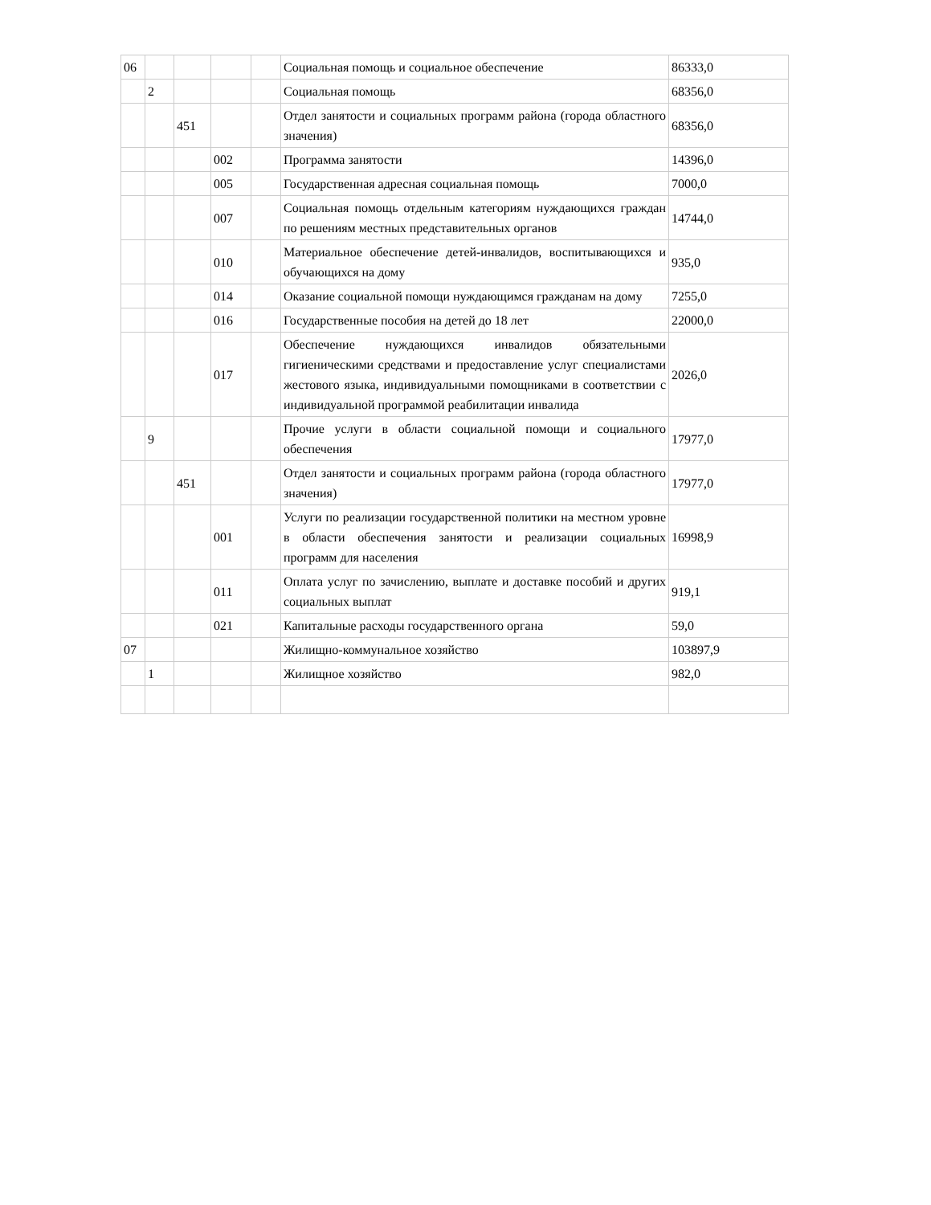| 06 | | | | | Социальная помощь и социальное обеспечение | 86333,0 |
| | 2 | | | | Социальная помощь | 68356,0 |
| | | 451 | | | Отдел занятости и социальных программ района (города областного значения) | 68356,0 |
| | | | 002 | | Программа занятости | 14396,0 |
| | | | 005 | | Государственная адресная социальная помощь | 7000,0 |
| | | | 007 | | Социальная помощь отдельным категориям нуждающихся граждан по решениям местных представительных органов | 14744,0 |
| | | | 010 | | Материальное обеспечение детей-инвалидов, воспитывающихся и обучающихся на дому | 935,0 |
| | | | 014 | | Оказание социальной помощи нуждающимся гражданам на дому | 7255,0 |
| | | | 016 | | Государственные пособия на детей до 18 лет | 22000,0 |
| | | | 017 | | Обеспечение нуждающихся инвалидов обязательными гигиеническими средствами и предоставление услуг специалистами жестового языка, индивидуальными помощниками в соответствии с индивидуальной программой реабилитации инвалида | 2026,0 |
| | 9 | | | | Прочие услуги в области социальной помощи и социального обеспечения | 17977,0 |
| | | 451 | | | Отдел занятости и социальных программ района (города областного значения) | 17977,0 |
| | | | 001 | | Услуги по реализации государственной политики на местном уровне в области обеспечения занятости и реализации социальных программ для населения | 16998,9 |
| | | | 011 | | Оплата услуг по зачислению, выплате и доставке пособий и других социальных выплат | 919,1 |
| | | | 021 | | Капитальные расходы государственного органа | 59,0 |
| 07 | | | | | Жилищно-коммунальное хозяйство | 103897,9 |
| | 1 | | | | Жилищное хозяйство | 982,0 |